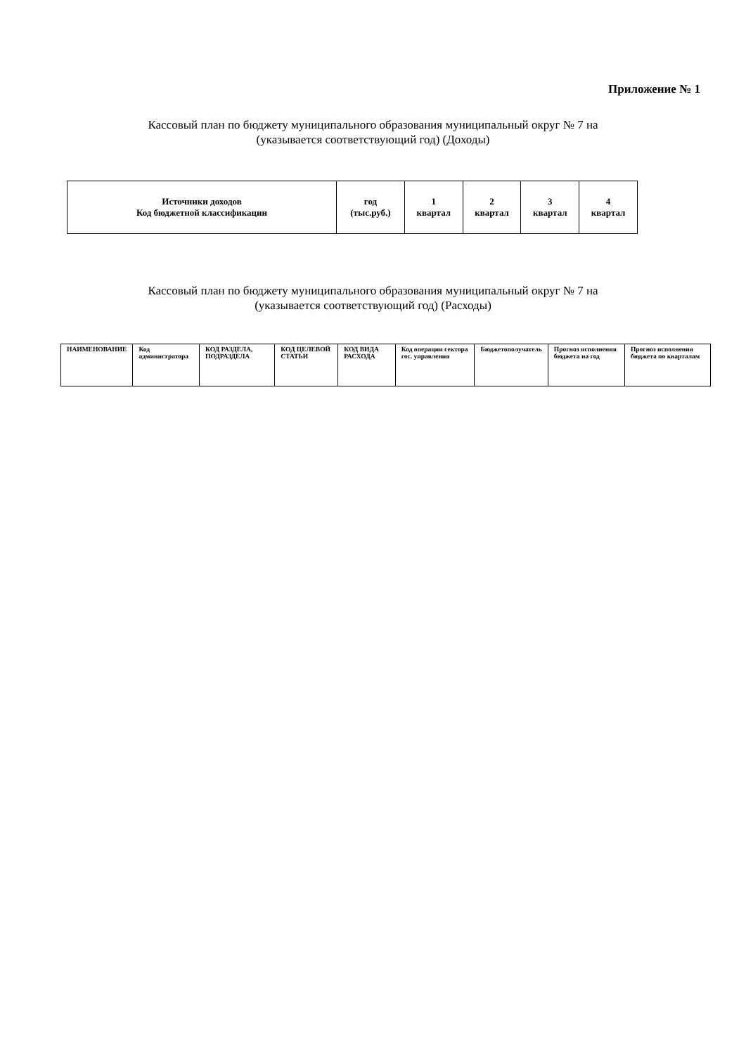Приложение № 1
Кассовый план по бюджету муниципального образования муниципальный округ № 7 на
(указывается соответствующий год) (Доходы)
| Источники доходов Код бюджетной классификации | год (тыс.руб.) | 1 квартал | 2 квартал | 3 квартал | 4 квартал |
| --- | --- | --- | --- | --- | --- |
Кассовый план по бюджету муниципального образования муниципальный округ № 7 на
(указывается соответствующий год) (Расходы)
| НАИМЕНОВАНИЕ | Код администратора | КОД РАЗДЕЛА, ПОДРАЗДЕЛА | КОД ЦЕЛЕВОЙ СТАТЬИ | КОД ВИДА РАСХОДА | Код операции сектора гос. управления | Бюджетополучатель | Прогноз исполнения бюджета на год | Прогноз исполнения бюджета по кварталам |
| --- | --- | --- | --- | --- | --- | --- | --- | --- |